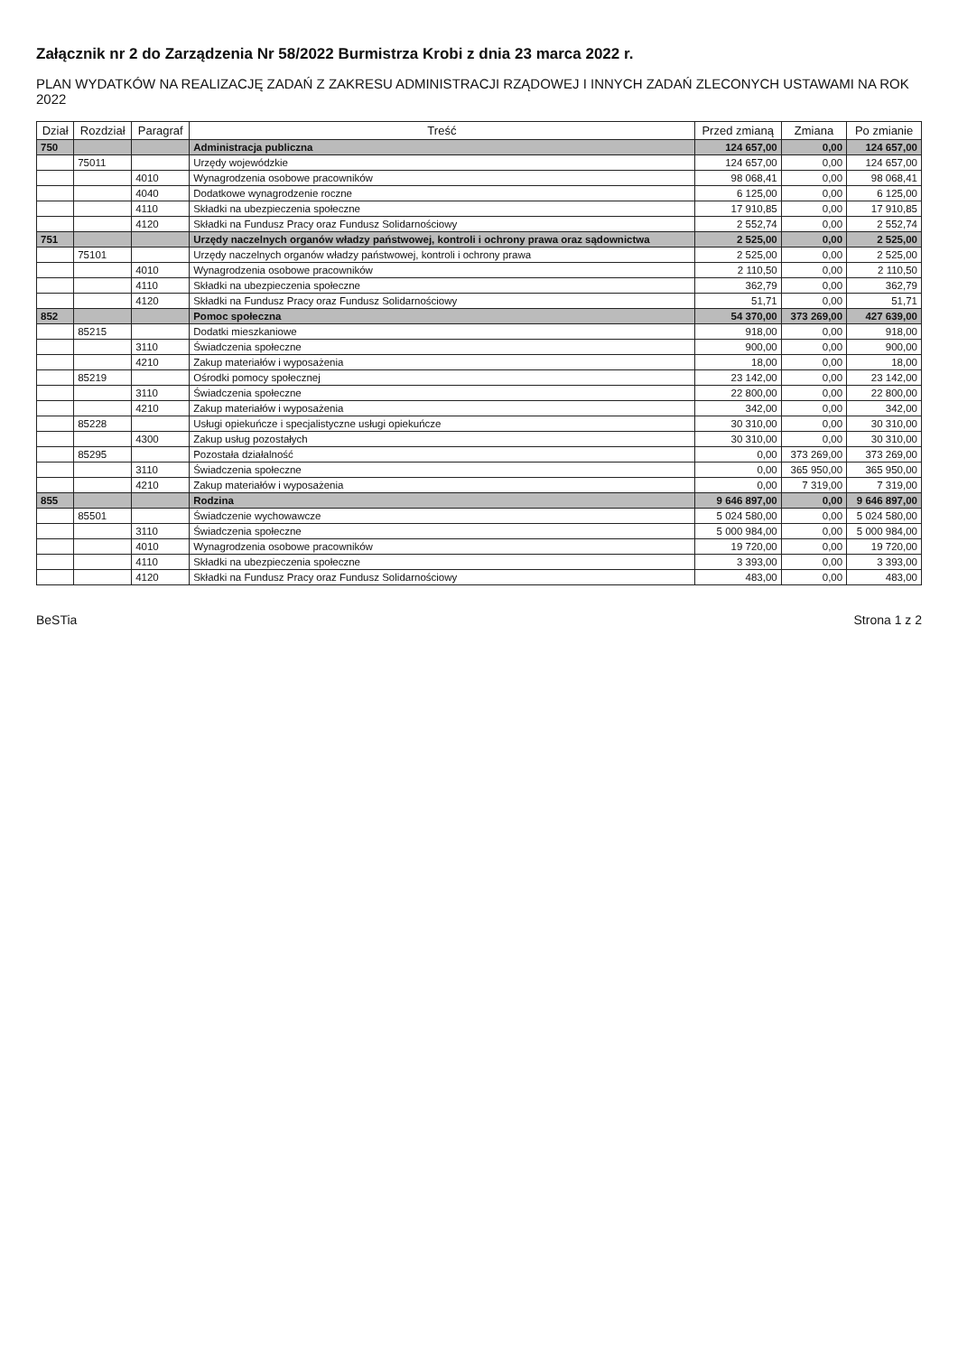Załącznik nr 2 do Zarządzenia Nr 58/2022 Burmistrza Krobi z dnia 23 marca 2022 r.
PLAN WYDATKÓW NA REALIZACJĘ ZADAŃ Z ZAKRESU ADMINISTRACJI RZĄDOWEJ I INNYCH ZADAŃ ZLECONYCH USTAWAMI NA ROK 2022
| Dział | Rozdział | Paragraf | Treść | Przed zmianą | Zmiana | Po zmianie |
| --- | --- | --- | --- | --- | --- | --- |
| 750 | | | Administracja publiczna | 124 657,00 | 0,00 | 124 657,00 |
| | 75011 | | Urzędy wojewódzkie | 124 657,00 | 0,00 | 124 657,00 |
| | | 4010 | Wynagrodzenia osobowe pracowników | 98 068,41 | 0,00 | 98 068,41 |
| | | 4040 | Dodatkowe wynagrodzenie roczne | 6 125,00 | 0,00 | 6 125,00 |
| | | 4110 | Składki na ubezpieczenia społeczne | 17 910,85 | 0,00 | 17 910,85 |
| | | 4120 | Składki na Fundusz Pracy oraz Fundusz Solidarnościowy | 2 552,74 | 0,00 | 2 552,74 |
| 751 | | | Urzędy naczelnych organów władzy państwowej, kontroli i ochrony prawa oraz sądownictwa | 2 525,00 | 0,00 | 2 525,00 |
| | 75101 | | Urzędy naczelnych organów władzy państwowej, kontroli i ochrony prawa | 2 525,00 | 0,00 | 2 525,00 |
| | | 4010 | Wynagrodzenia osobowe pracowników | 2 110,50 | 0,00 | 2 110,50 |
| | | 4110 | Składki na ubezpieczenia społeczne | 362,79 | 0,00 | 362,79 |
| | | 4120 | Składki na Fundusz Pracy oraz Fundusz Solidarnościowy | 51,71 | 0,00 | 51,71 |
| 852 | | | Pomoc społeczna | 54 370,00 | 373 269,00 | 427 639,00 |
| | 85215 | | Dodatki mieszkaniowe | 918,00 | 0,00 | 918,00 |
| | | 3110 | Świadczenia społeczne | 900,00 | 0,00 | 900,00 |
| | | 4210 | Zakup materiałów i wyposażenia | 18,00 | 0,00 | 18,00 |
| | 85219 | | Ośrodki pomocy społecznej | 23 142,00 | 0,00 | 23 142,00 |
| | | 3110 | Świadczenia społeczne | 22 800,00 | 0,00 | 22 800,00 |
| | | 4210 | Zakup materiałów i wyposażenia | 342,00 | 0,00 | 342,00 |
| | 85228 | | Usługi opiekuńcze i specjalistyczne usługi opiekuńcze | 30 310,00 | 0,00 | 30 310,00 |
| | | 4300 | Zakup usług pozostałych | 30 310,00 | 0,00 | 30 310,00 |
| | 85295 | | Pozostała działalność | 0,00 | 373 269,00 | 373 269,00 |
| | | 3110 | Świadczenia społeczne | 0,00 | 365 950,00 | 365 950,00 |
| | | 4210 | Zakup materiałów i wyposażenia | 0,00 | 7 319,00 | 7 319,00 |
| 855 | | | Rodzina | 9 646 897,00 | 0,00 | 9 646 897,00 |
| | 85501 | | Świadczenie wychowawcze | 5 024 580,00 | 0,00 | 5 024 580,00 |
| | | 3110 | Świadczenia społeczne | 5 000 984,00 | 0,00 | 5 000 984,00 |
| | | 4010 | Wynagrodzenia osobowe pracowników | 19 720,00 | 0,00 | 19 720,00 |
| | | 4110 | Składki na ubezpieczenia społeczne | 3 393,00 | 0,00 | 3 393,00 |
| | | 4120 | Składki na Fundusz Pracy oraz Fundusz Solidarnościowy | 483,00 | 0,00 | 483,00 |
BeSTia Strona 1 z 2